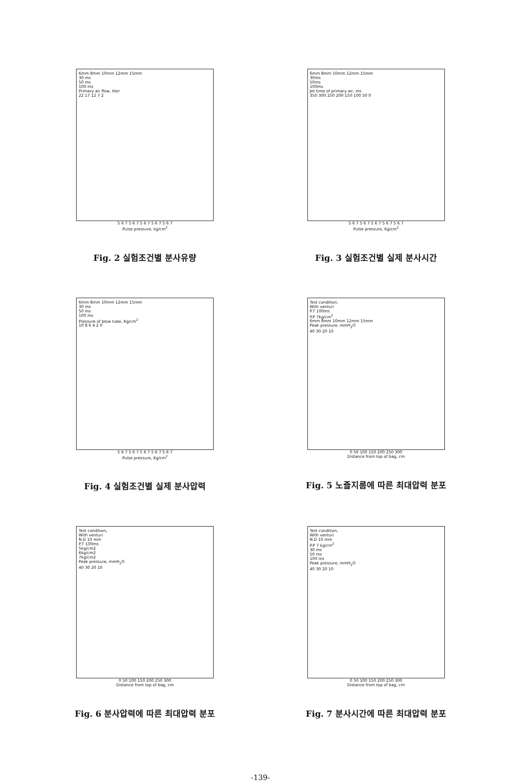6mm 8mm 10mm 12mm 15mm
30 ms
50 ms
100 ms
Primary air flow, liter
22 17 12 7 2
5 6 7 5 6 7 5 6 7 5 6 7 5 6 7
Pulse pressure, kg/cm<sup>2</sup>
Fig. 2 실험조건별 분사유량
6mm 8mm 10mm 12mm 15mm
30ms
50ms
100ms
Jet time of primary air, ms
350 300 250 200 150 100 50 0
5 6 7 5 6 7 5 6 7 5 6 7 5 6 7
Pulse pressure, Kg/cm<sup>2</sup>
Fig. 3 실험조건별 실제 분사시간
6mm 8mm 10mm 12mm 15mm
30 ms
50 ms
100 ms
Pressure of blow tube, Kg/cm<sup>2</sup>
10 8 6 4 2 0
5 6 7 5 6 7 5 6 7 5 6 7 5 6 7
Pulse pressure, Kg/cm<sup>2</sup>
Fig. 4 실험조건별 실제 분사압력
Test condition,
With venturi
P.T 100ms
P.P 7kg/cm<sup>2</sup>
6mm 8mm 10mm 12mm 15mm
Peak pressure, mmH<sub>2</sub>O
40 30 20 10
0 50 100 150 200 250 300
Distance from top of bag, cm
Fig. 5 노즐지름에 따른 최대압력 분포
Test condition,
With venturi
N.D 10 mm
P.T 100ms
5kg/cm2
6kg/cm2
7kg/cm2
Peak pressure, mmH<sub>2</sub>O
40 30 20 10
0 50 100 150 200 250 300
Distance from top of bag, cm
Fig. 6 분사압력에 따른 최대압력 분포
Test condition,
With venturi
N.D 10 mm
P.P 7 kg/cm<sup>2</sup>
30 ms
50 ms
100 ms
Peak pressure, mmH<sub>2</sub>O
40 30 20 10
0 50 100 150 200 250 300
Distance from top of bag, cm
Fig. 7 분사시간에 따른 최대압력 분포
-139-